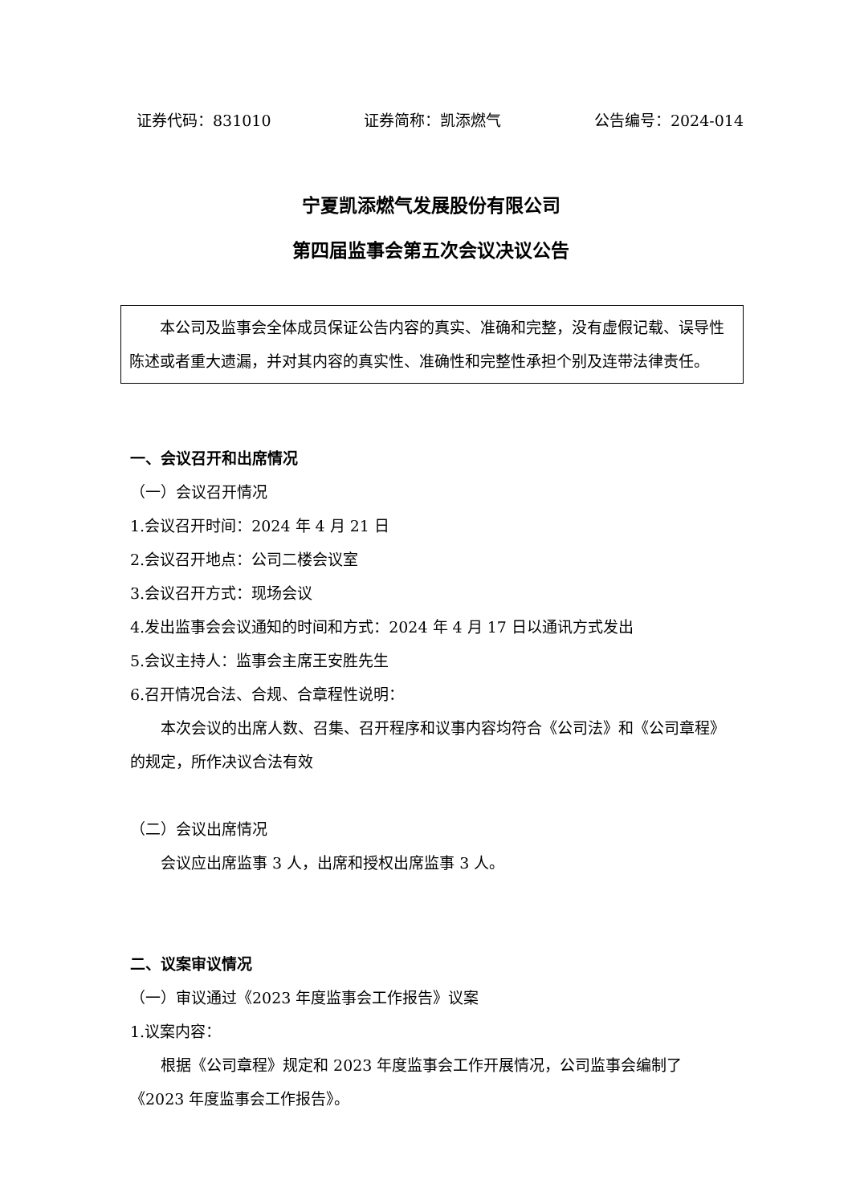证券代码：831010 证券简称：凯添燃气 公告编号：2024-014
宁夏凯添燃气发展股份有限公司
第四届监事会第五次会议决议公告
本公司及监事会全体成员保证公告内容的真实、准确和完整，没有虚假记载、误导性陈述或者重大遗漏，并对其内容的真实性、准确性和完整性承担个别及连带法律责任。
一、会议召开和出席情况
（一）会议召开情况
1.会议召开时间：2024 年 4 月 21 日
2.会议召开地点：公司二楼会议室
3.会议召开方式：现场会议
4.发出监事会会议通知的时间和方式：2024 年 4 月 17 日以通讯方式发出
5.会议主持人：监事会主席王安胜先生
6.召开情况合法、合规、合章程性说明：
本次会议的出席人数、召集、召开程序和议事内容均符合《公司法》和《公司章程》的规定，所作决议合法有效
（二）会议出席情况
会议应出席监事 3 人，出席和授权出席监事 3 人。
二、议案审议情况
（一）审议通过《2023 年度监事会工作报告》议案
1.议案内容：
根据《公司章程》规定和 2023 年度监事会工作开展情况，公司监事会编制了《2023 年度监事会工作报告》。